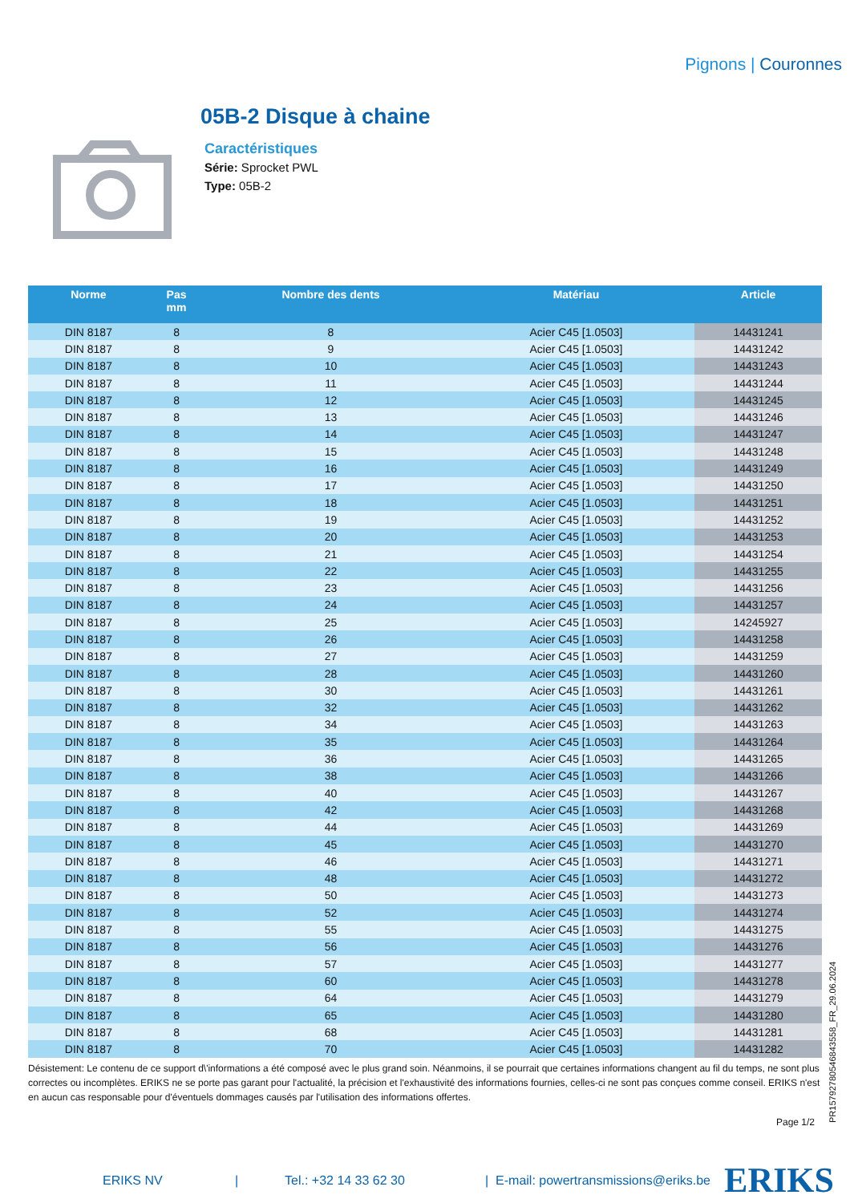Pignons | Couronnes
05B-2 Disque à chaine
Caractéristiques
Série: Sprocket PWL
Type: 05B-2
| Norme | Pas mm | Nombre des dents | Matériau | Article |
| --- | --- | --- | --- | --- |
| DIN 8187 | 8 | 8 | Acier C45 [1.0503] | 14431241 |
| DIN 8187 | 8 | 9 | Acier C45 [1.0503] | 14431242 |
| DIN 8187 | 8 | 10 | Acier C45 [1.0503] | 14431243 |
| DIN 8187 | 8 | 11 | Acier C45 [1.0503] | 14431244 |
| DIN 8187 | 8 | 12 | Acier C45 [1.0503] | 14431245 |
| DIN 8187 | 8 | 13 | Acier C45 [1.0503] | 14431246 |
| DIN 8187 | 8 | 14 | Acier C45 [1.0503] | 14431247 |
| DIN 8187 | 8 | 15 | Acier C45 [1.0503] | 14431248 |
| DIN 8187 | 8 | 16 | Acier C45 [1.0503] | 14431249 |
| DIN 8187 | 8 | 17 | Acier C45 [1.0503] | 14431250 |
| DIN 8187 | 8 | 18 | Acier C45 [1.0503] | 14431251 |
| DIN 8187 | 8 | 19 | Acier C45 [1.0503] | 14431252 |
| DIN 8187 | 8 | 20 | Acier C45 [1.0503] | 14431253 |
| DIN 8187 | 8 | 21 | Acier C45 [1.0503] | 14431254 |
| DIN 8187 | 8 | 22 | Acier C45 [1.0503] | 14431255 |
| DIN 8187 | 8 | 23 | Acier C45 [1.0503] | 14431256 |
| DIN 8187 | 8 | 24 | Acier C45 [1.0503] | 14431257 |
| DIN 8187 | 8 | 25 | Acier C45 [1.0503] | 14245927 |
| DIN 8187 | 8 | 26 | Acier C45 [1.0503] | 14431258 |
| DIN 8187 | 8 | 27 | Acier C45 [1.0503] | 14431259 |
| DIN 8187 | 8 | 28 | Acier C45 [1.0503] | 14431260 |
| DIN 8187 | 8 | 30 | Acier C45 [1.0503] | 14431261 |
| DIN 8187 | 8 | 32 | Acier C45 [1.0503] | 14431262 |
| DIN 8187 | 8 | 34 | Acier C45 [1.0503] | 14431263 |
| DIN 8187 | 8 | 35 | Acier C45 [1.0503] | 14431264 |
| DIN 8187 | 8 | 36 | Acier C45 [1.0503] | 14431265 |
| DIN 8187 | 8 | 38 | Acier C45 [1.0503] | 14431266 |
| DIN 8187 | 8 | 40 | Acier C45 [1.0503] | 14431267 |
| DIN 8187 | 8 | 42 | Acier C45 [1.0503] | 14431268 |
| DIN 8187 | 8 | 44 | Acier C45 [1.0503] | 14431269 |
| DIN 8187 | 8 | 45 | Acier C45 [1.0503] | 14431270 |
| DIN 8187 | 8 | 46 | Acier C45 [1.0503] | 14431271 |
| DIN 8187 | 8 | 48 | Acier C45 [1.0503] | 14431272 |
| DIN 8187 | 8 | 50 | Acier C45 [1.0503] | 14431273 |
| DIN 8187 | 8 | 52 | Acier C45 [1.0503] | 14431274 |
| DIN 8187 | 8 | 55 | Acier C45 [1.0503] | 14431275 |
| DIN 8187 | 8 | 56 | Acier C45 [1.0503] | 14431276 |
| DIN 8187 | 8 | 57 | Acier C45 [1.0503] | 14431277 |
| DIN 8187 | 8 | 60 | Acier C45 [1.0503] | 14431278 |
| DIN 8187 | 8 | 64 | Acier C45 [1.0503] | 14431279 |
| DIN 8187 | 8 | 65 | Acier C45 [1.0503] | 14431280 |
| DIN 8187 | 8 | 68 | Acier C45 [1.0503] | 14431281 |
| DIN 8187 | 8 | 70 | Acier C45 [1.0503] | 14431282 |
Désistement: Le contenu de ce support d\'informations a été composé avec le plus grand soin. Néanmoins, il se pourrait que certaines informations changent au fil du temps, ne sont plus correctes ou incomplètes. ERIKS ne se porte pas garant pour l'actualité, la précision et l'exhaustivité des informations fournies, celles-ci ne sont pas conçues comme conseil. ERIKS n'est en aucun cas responsable pour d'éventuels dommages causés par l'utilisation des informations offertes.
Page 1/2
PR15792780546843558_FR_29.06.2024
ERIKS NV | Tel.: +32 14 33 62 30 | E-mail: powertransmissions@eriks.be ERIKS